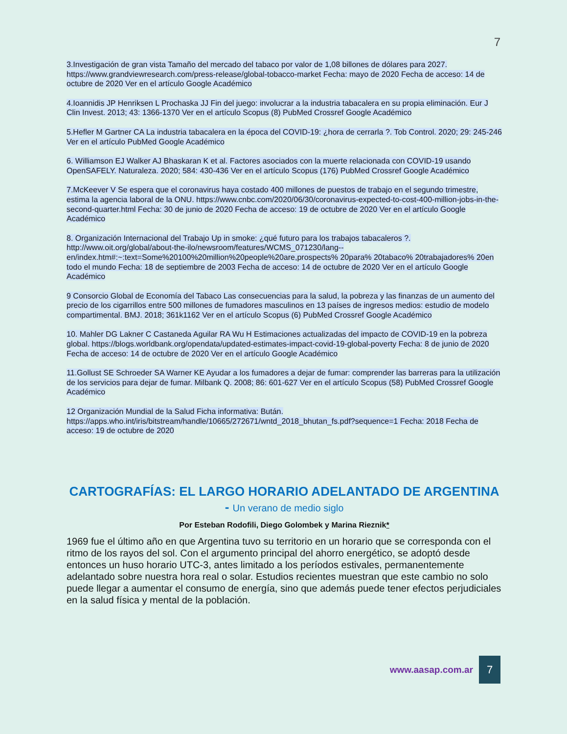7
3.Investigación de gran vista Tamaño del mercado del tabaco por valor de 1,08 billones de dólares para 2027. https://www.grandviewresearch.com/press-release/global-tobacco-market Fecha: mayo de 2020 Fecha de acceso: 14 de octubre de 2020 Ver en el artículo Google Académico
4.Ioannidis JP Henriksen L Prochaska JJ Fin del juego: involucrar a la industria tabacalera en su propia eliminación. Eur J Clin Invest. 2013; 43: 1366-1370 Ver en el artículo Scopus (8) PubMed Crossref Google Académico
5.Hefler M Gartner CA La industria tabacalera en la época del COVID-19: ¿hora de cerrarla ?. Tob Control. 2020; 29: 245-246 Ver en el artículo PubMed Google Académico
6. Williamson EJ Walker AJ Bhaskaran K et al. Factores asociados con la muerte relacionada con COVID-19 usando OpenSAFELY. Naturaleza. 2020; 584: 430-436 Ver en el artículo Scopus (176) PubMed Crossref Google Académico
7.McKeever V Se espera que el coronavirus haya costado 400 millones de puestos de trabajo en el segundo trimestre, estima la agencia laboral de la ONU. https://www.cnbc.com/2020/06/30/coronavirus-expected-to-cost-400-million-jobs-in-the-second-quarter.html Fecha: 30 de junio de 2020 Fecha de acceso: 19 de octubre de 2020 Ver en el artículo Google Académico
8. Organización Internacional del Trabajo Up in smoke: ¿qué futuro para los trabajos tabacaleros ?. http://www.oit.org/global/about-the-ilo/newsroom/features/WCMS_071230/lang--en/index.htm#:~:text=Some%20100%20million%20people%20are,prospects% 20para% 20tabaco% 20trabajadores% 20en todo el mundo Fecha: 18 de septiembre de 2003 Fecha de acceso: 14 de octubre de 2020 Ver en el artículo Google Académico
9 Consorcio Global de Economía del Tabaco Las consecuencias para la salud, la pobreza y las finanzas de un aumento del precio de los cigarrillos entre 500 millones de fumadores masculinos en 13 países de ingresos medios: estudio de modelo compartimental. BMJ. 2018; 361k1162 Ver en el artículo Scopus (6) PubMed Crossref Google Académico
10. Mahler DG Lakner C Castaneda Aguilar RA Wu H Estimaciones actualizadas del impacto de COVID-19 en la pobreza global. https://blogs.worldbank.org/opendata/updated-estimates-impact-covid-19-global-poverty Fecha: 8 de junio de 2020 Fecha de acceso: 14 de octubre de 2020 Ver en el artículo Google Académico
11.Gollust SE Schroeder SA Warner KE Ayudar a los fumadores a dejar de fumar: comprender las barreras para la utilización de los servicios para dejar de fumar. Milbank Q. 2008; 86: 601-627 Ver en el artículo Scopus (58) PubMed Crossref Google Académico
12 Organización Mundial de la Salud Ficha informativa: Bután. https://apps.who.int/iris/bitstream/handle/10665/272671/wntd_2018_bhutan_fs.pdf?sequence=1 Fecha: 2018 Fecha de acceso: 19 de octubre de 2020
CARTOGRAFÍAS: EL LARGO HORARIO ADELANTADO DE ARGENTINA - Un verano de medio siglo
Por Esteban Rodofili, Diego Golombek y Marina Rieznik*
1969 fue el último año en que Argentina tuvo su territorio en un horario que se corresponda con el ritmo de los rayos del sol. Con el argumento principal del ahorro energético, se adoptó desde entonces un huso horario UTC-3, antes limitado a los períodos estivales, permanentemente adelantado sobre nuestra hora real o solar. Estudios recientes muestran que este cambio no solo puede llegar a aumentar el consumo de energía, sino que además puede tener efectos perjudiciales en la salud física y mental de la población.
www.aasap.com.ar
7